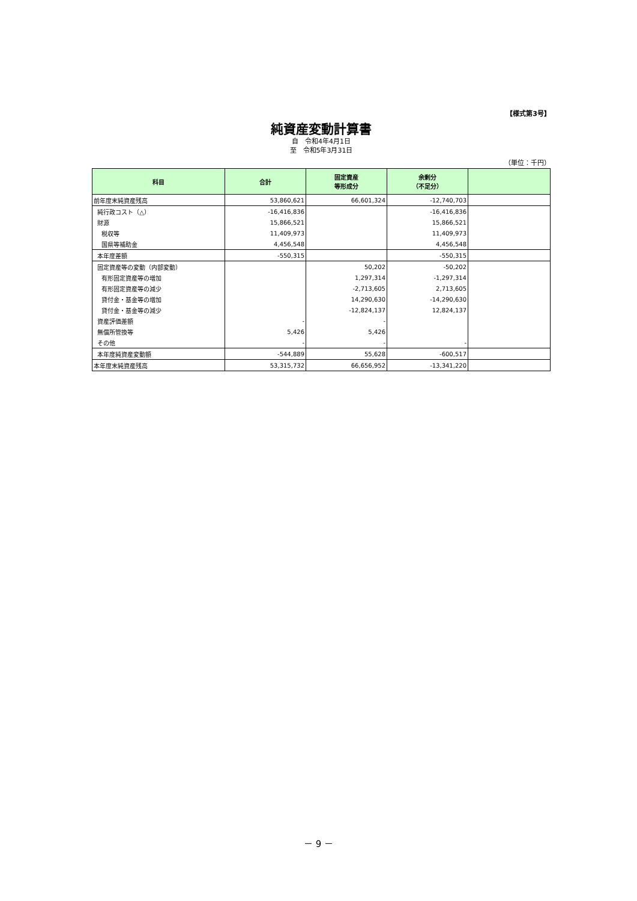【様式第3号】
純資産変動計算書
自　令和4年4月1日
至　令和5年3月31日
（単位：千円）
| 科目 | 合計 | 固定資産 等形成分 | 余剰分 （不足分） | |
| --- | --- | --- | --- | --- |
| 前年度末純資産残高 | 53,860,621 | 66,601,324 | -12,740,703 | |
| 純行政コスト（△） | -16,416,836 | | -16,416,836 | |
| 財源 | 15,866,521 | | 15,866,521 | |
| 税収等 | 11,409,973 | | 11,409,973 | |
| 国県等補助金 | 4,456,548 | | 4,456,548 | |
| 本年度差額 | -550,315 | | -550,315 | |
| 固定資産等の変動（内部変動） | | 50,202 | -50,202 | |
| 有形固定資産等の増加 | | 1,297,314 | -1,297,314 | |
| 有形固定資産等の減少 | | -2,713,605 | 2,713,605 | |
| 貸付金・基金等の増加 | | 14,290,630 | -14,290,630 | |
| 貸付金・基金等の減少 | | -12,824,137 | 12,824,137 | |
| 資産評価差額 | - | - | | |
| 無償所管換等 | 5,426 | 5,426 | | |
| その他 | - | - | - | |
| 本年度純資産変動額 | -544,889 | 55,628 | -600,517 | |
| 本年度末純資産残高 | 53,315,732 | 66,656,952 | -13,341,220 | |
－ 9 －